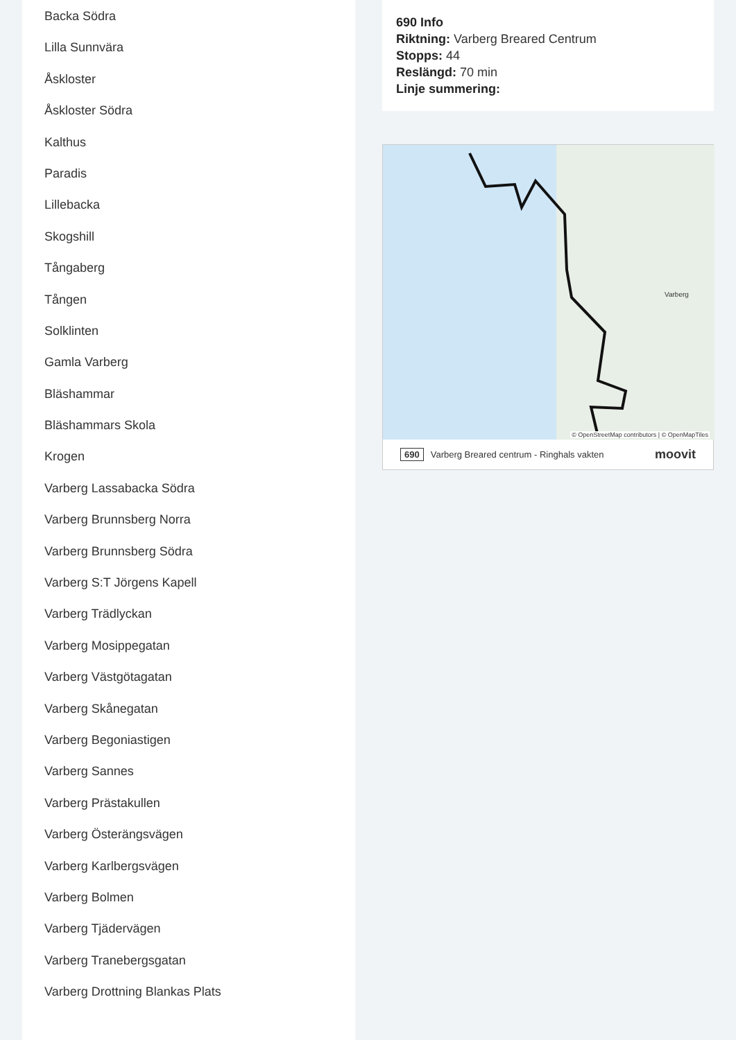Backa Södra
Lilla Sunnvära
Åskloster
Åskloster Södra
Kalthus
Paradis
Lillebacka
Skogshill
Tångaberg
Tången
Solklinten
Gamla Varberg
Bläshammar
Bläshammars Skola
Krogen
Varberg Lassabacka Södra
Varberg Brunnsberg Norra
Varberg Brunnsberg Södra
Varberg S:T Jörgens Kapell
Varberg Trädlyckan
Varberg Mosippegatan
Varberg Västgötagatan
Varberg Skånegatan
Varberg Begoniastigen
Varberg Sannes
Varberg Prästakullen
Varberg Österängsvägen
Varberg Karlbergsvägen
Varberg Bolmen
Varberg Tjädervägen
Varberg Tranebergsgatan
Varberg Drottning Blankas Plats
690 Info
Riktning: Varberg Breared Centrum
Stopps: 44
Reslängd: 70 min
Linje summering:
Varberg
© OpenStreetMap contributors | © OpenMapTiles
690 Varberg Breared centrum - Ringhals vakten moovit